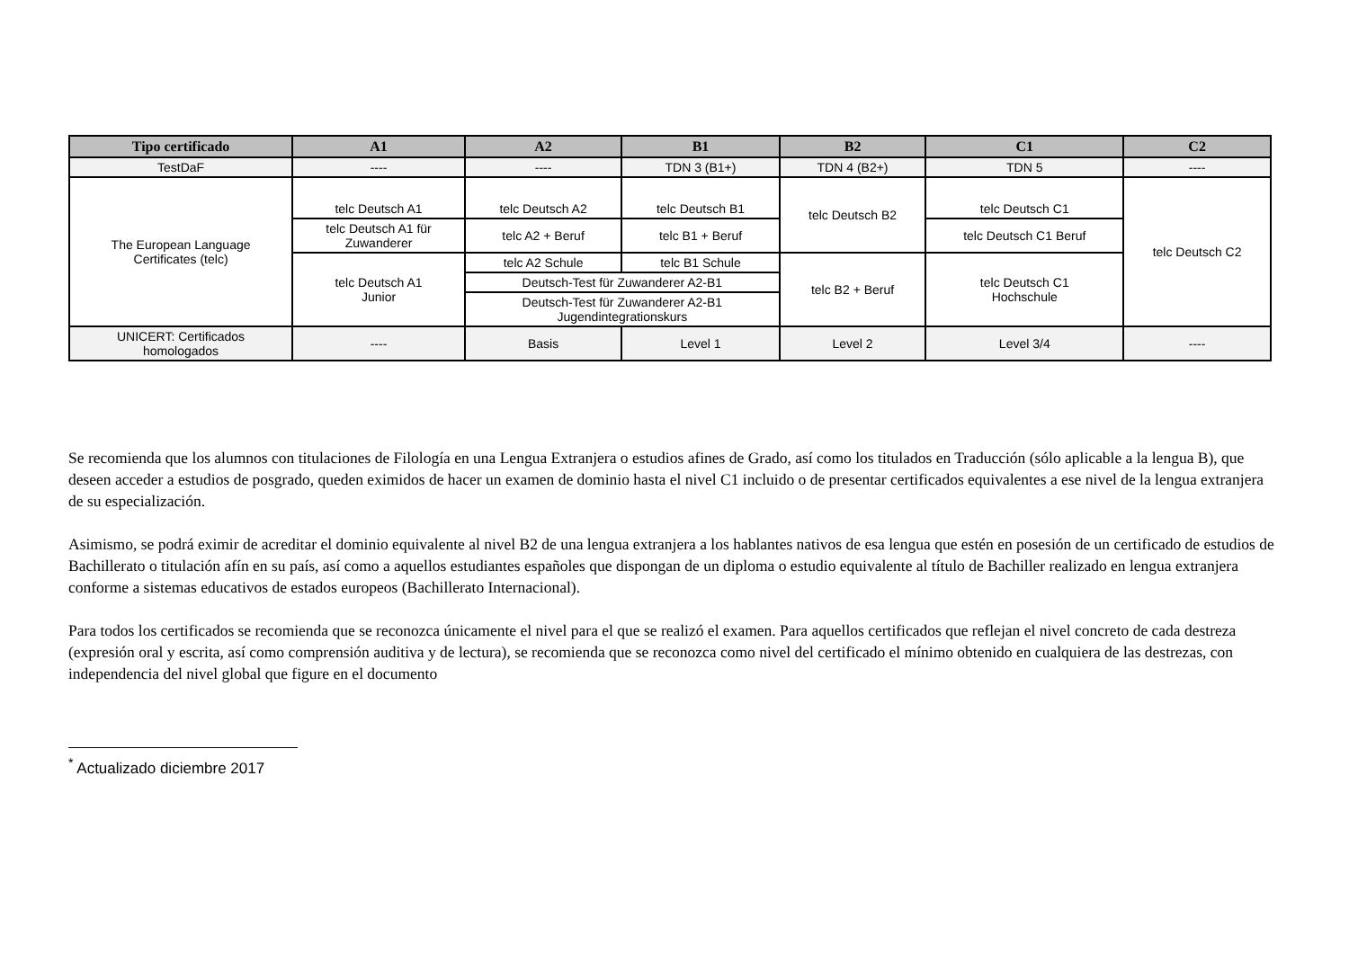| Tipo certificado | A1 | A2 | B1 | B2 | C1 | C2 |
| --- | --- | --- | --- | --- | --- | --- |
| TestDaF | ---- | ---- | TDN 3 (B1+) | TDN 4 (B2+) | TDN 5 | ---- |
| The European Language Certificates (telc) | telc Deutsch A1 | telc Deutsch A2 | telc Deutsch B1 | telc Deutsch B2 | telc Deutsch C1 | telc Deutsch C2 |
| | telc Deutsch A1 für Zuwanderer | telc A2 + Beruf | telc B1 + Beruf | | telc Deutsch C1 Beruf | |
| | telc Deutsch A1 Junior | telc A2 Schule | telc B1 Schule | telc B2 + Beruf | telc Deutsch C1 Hochschule | |
| | | Deutsch-Test für Zuwanderer A2-B1 | | | | |
| | | Deutsch-Test für Zuwanderer A2-B1 Jugendintegrationskurs | | | | |
| UNICERT: Certificados homologados | ---- | Basis | Level 1 | Level 2 | Level 3/4 | ---- |
Se recomienda que los alumnos con titulaciones de Filología en una Lengua Extranjera o estudios afines de Grado, así como los titulados en Traducción (sólo aplicable a la lengua B), que deseen acceder a estudios de posgrado, queden eximidos de hacer un examen de dominio hasta el nivel C1 incluido o de presentar certificados equivalentes a ese nivel de la lengua extranjera de su especialización.
Asimismo, se podrá eximir de acreditar el dominio equivalente al nivel B2 de una lengua extranjera a los hablantes nativos de esa lengua que estén en posesión de un certificado de estudios de Bachillerato o titulación afín en su país, así como a aquellos estudiantes españoles que dispongan de un diploma o estudio equivalente al título de Bachiller realizado en lengua extranjera conforme a sistemas educativos de estados europeos (Bachillerato Internacional).
Para todos los certificados se recomienda que se reconozca únicamente el nivel para el que se realizó el examen. Para aquellos certificados que reflejan el nivel concreto de cada destreza (expresión oral y escrita, así como comprensión auditiva y de lectura), se recomienda que se reconozca como nivel del certificado el mínimo obtenido en cualquiera de las destrezas, con independencia del nivel global que figure en el documento
<sup>*</sup> Actualizado diciembre 2017